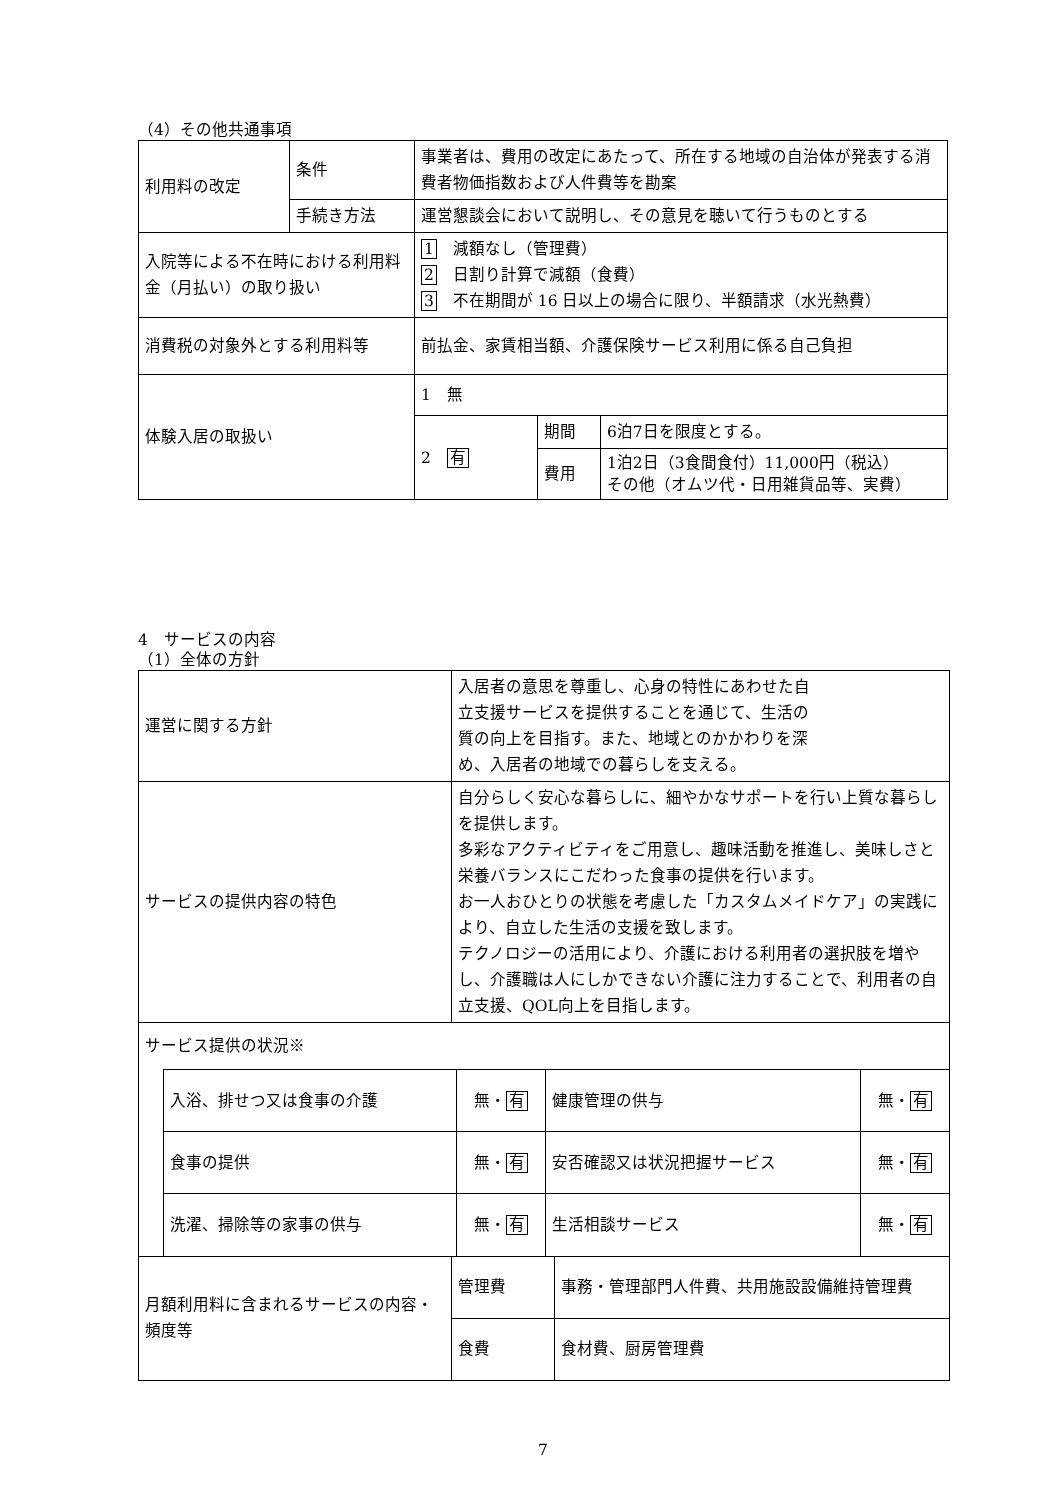（4）その他共通事項
| 利用料の改定 | 条件 | 事業者は、費用の改定にあたって、所在する地域の自治体が発表する消費者物価指数および人件費等を勘案 |
| | 手続き方法 | 運営懇談会において説明し、その意見を聴いて行うものとする |
| 入院等による不在時における利用料金（月払い）の取り扱い | | 1 減額なし（管理費） 2 日割り計算で減額（食費） 3 不在期間が 16 日以上の場合に限り、半額請求（水光熱費） |
| 消費税の対象外とする利用料等 | | 前払金、家賃相当額、介護保険サービス利用に係る自己負担 |
| 体験入居の取扱い | | / 1 無 / / / / 2 有 / 期間 / 6泊7日を限度とする。 / / / 費用 / 1泊2日（3食間食付）11,000円（税込） その他（オムツ代・日用雑貨品等、実費） / |
4　サービスの内容
（1）全体の方針
| 運営に関する方針 | 入居者の意思を尊重し、心身の特性にあわせた自 立支援サービスを提供することを通じて、生活の 質の向上を目指す。また、地域とのかかわりを深 め、入居者の地域での暮らしを支える。 | |
| サービスの提供内容の特色 | 自分らしく安心な暮らしに、細やかなサポートを行い上質な暮らしを提供します。 多彩なアクティビティをご用意し、趣味活動を推進し、美味しさと栄養バランスにこだわった食事の提供を行います。 お一人おひとりの状態を考慮した「カスタムメイドケア」の実践により、自立した生活の支援を致します。 テクノロジーの活用により、介護における利用者の選択肢を増やし、介護職は人にしかできない介護に注力することで、利用者の自立支援、QOL向上を目指します。 | |
| サービス提供の状況※ / 入浴、排せつ又は食事の介護 / 無・ 有 / 健康管理の供与 / 無・ 有 / / 食事の提供 / 無・ 有 / 安否確認又は状況把握サービス / 無・ 有 / / 洗濯、掃除等の家事の供与 / 無・ 有 / 生活相談サービス / 無・ 有 / | | |
| 月額利用料に含まれるサービスの内容・頻度等 | 管理費 | 事務・管理部門人件費、共用施設設備維持管理費 |
| | 食費 | 食材費、厨房管理費 |
7